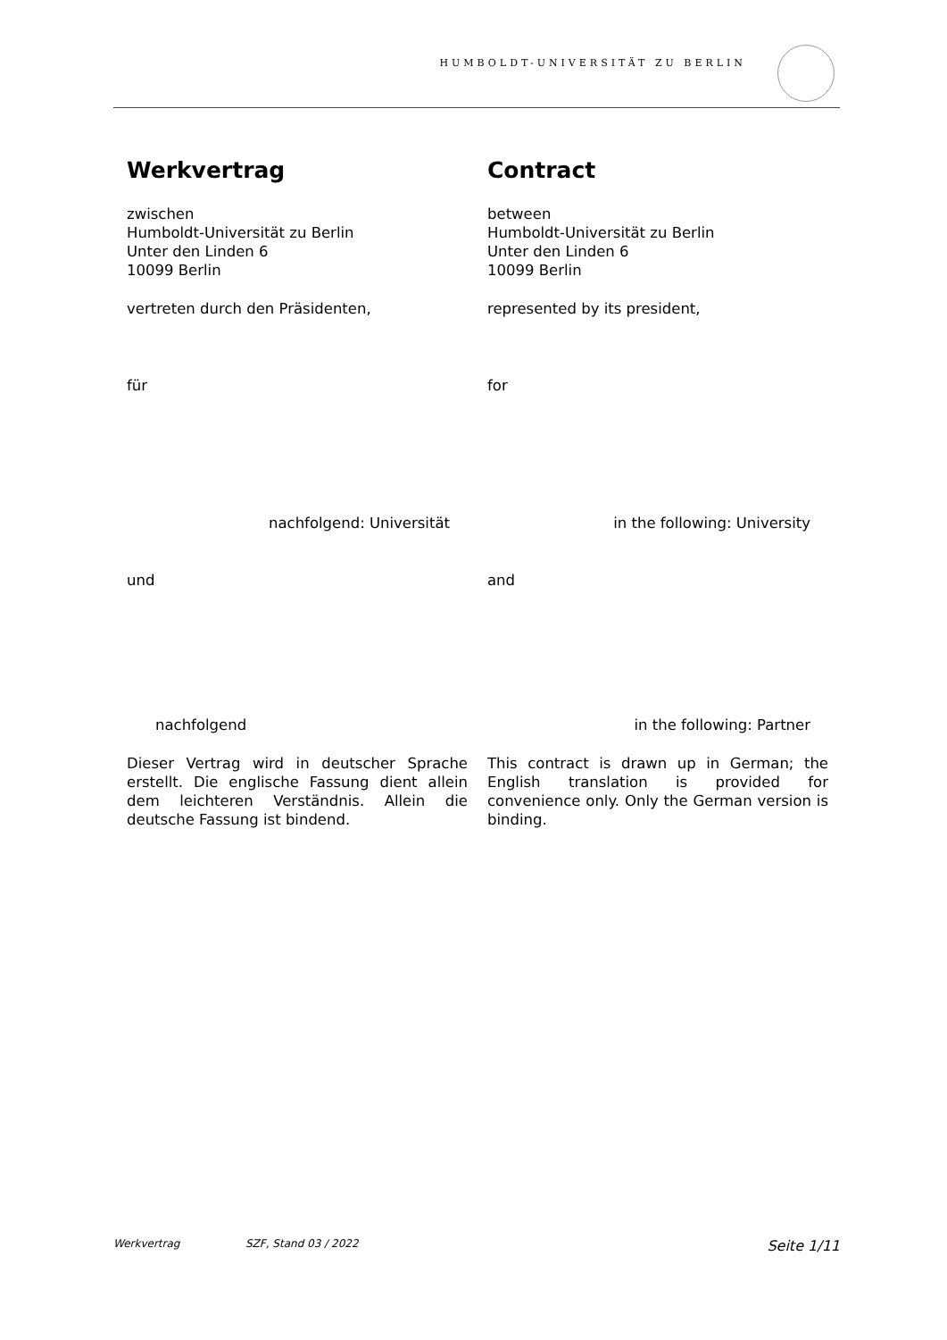HUMBOLDT-UNIVERSITÄT ZU BERLIN
Werkvertrag Contract
zwischen
Humboldt-Universität zu Berlin
Unter den Linden 6
10099 Berlin
between
Humboldt-Universität zu Berlin
Unter den Linden 6
10099 Berlin
vertreten durch den Präsidenten, represented by its president,
für for
nachfolgend: Universität in the following: University
und and
nachfolgend in the following: Partner
Dieser Vertrag wird in deutscher Sprache erstellt. Die englische Fassung dient allein dem leichteren Verständnis. Allein die deutsche Fassung ist bindend.
This contract is drawn up in German; the English translation is provided for convenience only. Only the German version is binding.
Werkvertrag SZF, Stand 03 / 2022 Seite 1/11